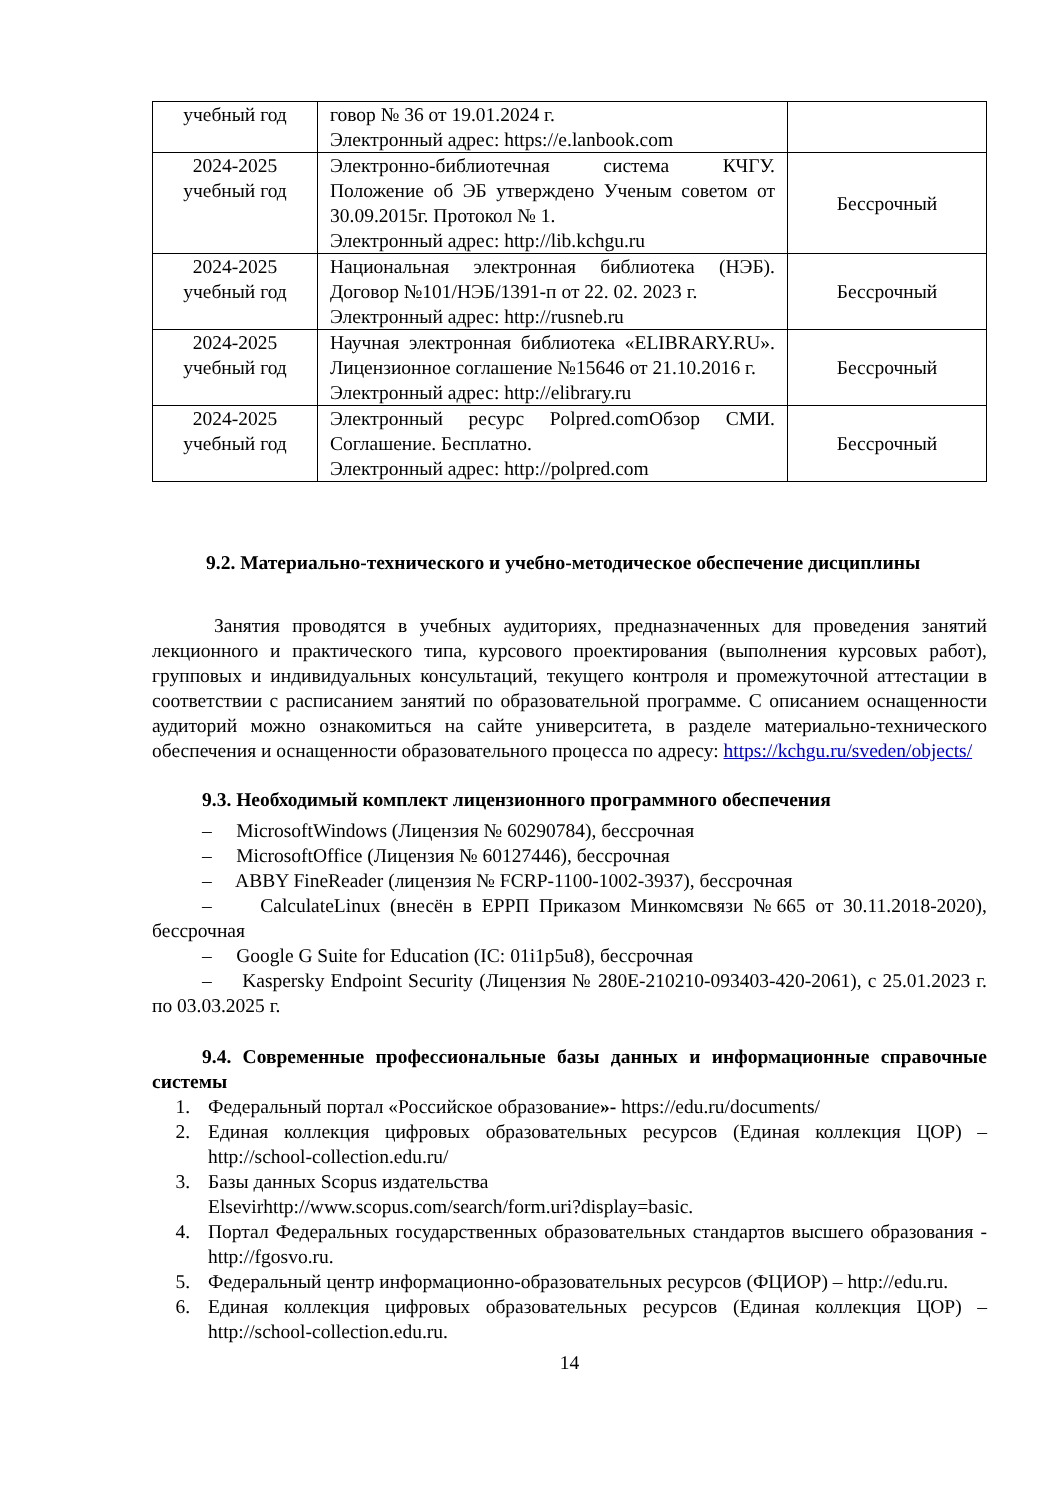| учебный год | говор № 36 от 19.01.2024 г. Электронный адрес: https://e.lanbook.com | |
| 2024-2025 учебный год | Электронно-библиотечная система КЧГУ. Положение об ЭБ утверждено Ученым советом от 30.09.2015г. Протокол № 1. Электронный адрес: http://lib.kchgu.ru | Бессрочный |
| 2024-2025 учебный год | Национальная электронная библиотека (НЭБ). Договор №101/НЭБ/1391-п от 22. 02. 2023 г. Электронный адрес: http://rusneb.ru | Бессрочный |
| 2024-2025 учебный год | Научная электронная библиотека «ELIBRARY.RU». Лицензионное соглашение №15646 от 21.10.2016 г. Электронный адрес: http://elibrary.ru | Бессрочный |
| 2024-2025 учебный год | Электронный ресурс Polpred.comОбзор СМИ. Соглашение. Бесплатно. Электронный адрес: http://polpred.com | Бессрочный |
9.2. Материально-технического и учебно-методическое обеспечение дисциплины
Занятия проводятся в учебных аудиториях, предназначенных для проведения занятий лекционного и практического типа, курсового проектирования (выполнения курсовых работ), групповых и индивидуальных консультаций, текущего контроля и промежуточной аттестации в соответствии с расписанием занятий по образовательной программе. С описанием оснащенности аудиторий можно ознакомиться на сайте университета, в разделе материально-технического обеспечения и оснащенности образовательного процесса по адресу: https://kchgu.ru/sveden/objects/
9.3. Необходимый комплект лицензионного программного обеспечения
– MicrosoftWindows (Лицензия № 60290784), бессрочная
– MicrosoftOffice (Лицензия № 60127446), бессрочная
– ABBY FineReader (лицензия № FCRP-1100-1002-3937), бессрочная
– CalculateLinux (внесён в ЕРРП Приказом Минкомсвязи №665 от 30.11.2018-2020), бессрочная
– Google G Suite for Education (IC: 01i1p5u8), бессрочная
– Kaspersky Endpoint Security (Лицензия № 280E-210210-093403-420-2061), с 25.01.2023 г. по 03.03.2025 г.
9.4. Современные профессиональные базы данных и информационные справочные системы
1. Федеральный портал «Российское образование»- https://edu.ru/documents/
2. Единая коллекция цифровых образовательных ресурсов (Единая коллекция ЦОР) – http://school-collection.edu.ru/
3. Базы данных Scopus издательства
Elsevirhttp://www.scopus.com/search/form.uri?display=basic.
4. Портал Федеральных государственных образовательных стандартов высшего образования - http://fgosvo.ru.
5. Федеральный центр информационно-образовательных ресурсов (ФЦИОР) – http://edu.ru.
6. Единая коллекция цифровых образовательных ресурсов (Единая коллекция ЦОР) – http://school-collection.edu.ru.
14